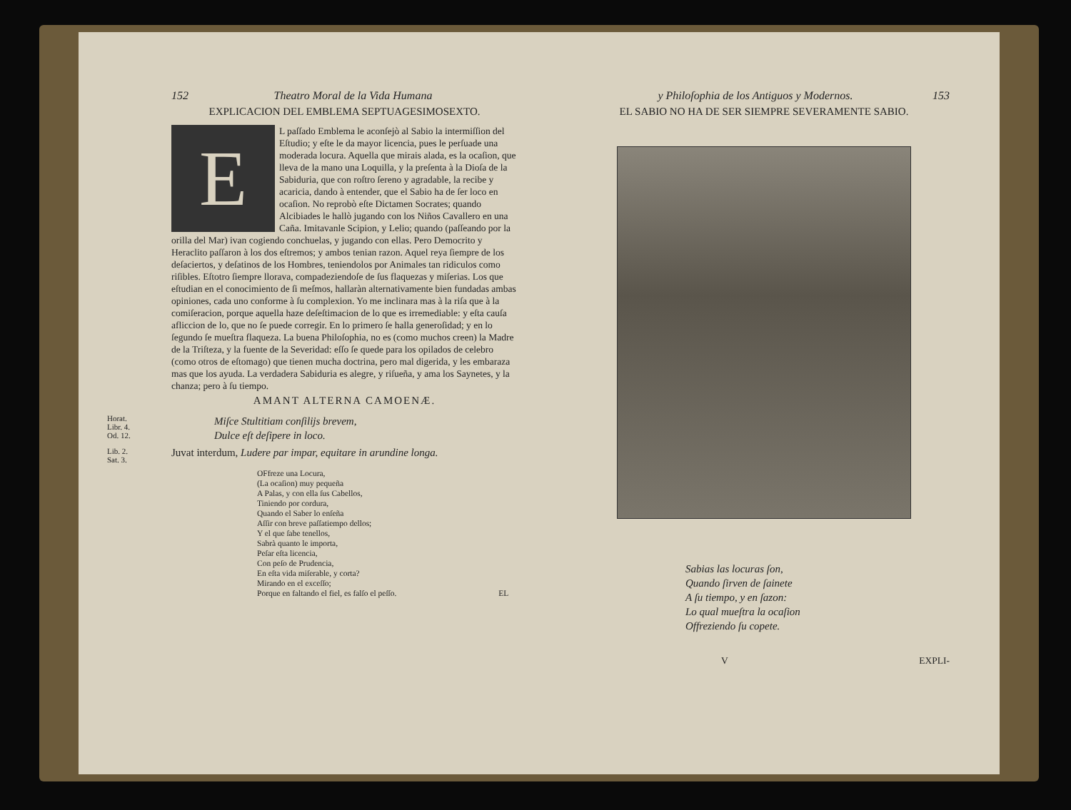152 Theatro Moral de la Vida Humana
EXPLICACION DEL EMBLEMA SEPTUAGESIMOSEXTO.
EL paſſado Emblema le aconſejò al Sabio la intermiſſion del Eſtudio; y eſte le da mayor licencia, pues le perſuade una moderada locura. Aquella que mirais alada, es la ocaſion, que lleva de la mano una Loquilla, y la preſenta à la Dioſa de la Sabiduria, que con roſtro ſereno y agradable, la recibe y acaricia, dando à entender, que el Sabio ha de ſer loco en ocaſion. No reprobò eſte Dictamen Socrates; quando Alcibiades le hallò jugando con los Niños Cavallero en una Caña. Imitavanle Scipion, y Lelio; quando (paſſeando por la orilla del Mar) ivan cogiendo conchuelas, y jugando con ellas. Pero Democrito y Heraclito paſſaron à los dos eſtremos; y ambos tenian razon. Aquel reya ſiempre de los deſaciertos, y deſatinos de los Hombres, teniendolos por Animales tan ridiculos como riſibles. Eſtotro ſiempre llorava, compadeziendoſe de ſus flaquezas y miſerias. Los que eſtudian en el conocimiento de ſi meſmos, hallaràn alternativamente bien fundadas ambas opiniones, cada uno conforme à ſu complexion. Yo me inclinara mas à la riſa que à la comiſeracion, porque aquella haze deſeſtimacion de lo que es irremediable: y eſta cauſa afliccion de lo, que no ſe puede corregir. En lo primero ſe halla generoſidad; y en lo ſegundo ſe mueſtra flaqueza. La buena Philoſophia, no es (como muchos creen) la Madre de la Triſteza, y la fuente de la Severidad: eſſo ſe quede para los opilados de celebro (como otros de eſtomago) que tienen mucha doctrina, pero mal digerida, y les embaraza mas que los ayuda. La verdadera Sabiduria es alegre, y riſueña, y ama los Saynetes, y la chanza; pero à ſu tiempo.
AMANT ALTERNA CAMOENÆ.
Horat.
Libr. 4.
Od. 12.
Miſce Stultitiam conſilijs brevem,
Dulce eſt deſipere in loco.
Lib. 2.
Sat. 3.
Juvat interdum, Ludere par impar, equitare in arundine longa.
OFfreze una Locura,
(La ocaſion) muy pequeña
A Palas, y con ella ſus Cabellos,
Tiniendo por cordura,
Quando el Saber lo enſeña
Aſſir con breve paſſatiempo dellos;
Y el que ſabe tenellos,
Sabrà quanto le importa,
Peſar eſta licencia,
Con peſo de Prudencia,
En eſta vida miſerable, y corta?
Mirando en el exceſſo;
Porque en faltando el fiel, es falſo el peſſo. EL
y Philoſophia de los Antiguos y Modernos. 153
EL SABIO NO HA DE SER SIEMPRE SEVERAMENTE SABIO.
Sabias las locuras ſon,
Quando ſirven de ſainete
A ſu tiempo, y en ſazon:
Lo qual mueſtra la ocaſion
Offreziendo ſu copete.
V EXPLI-